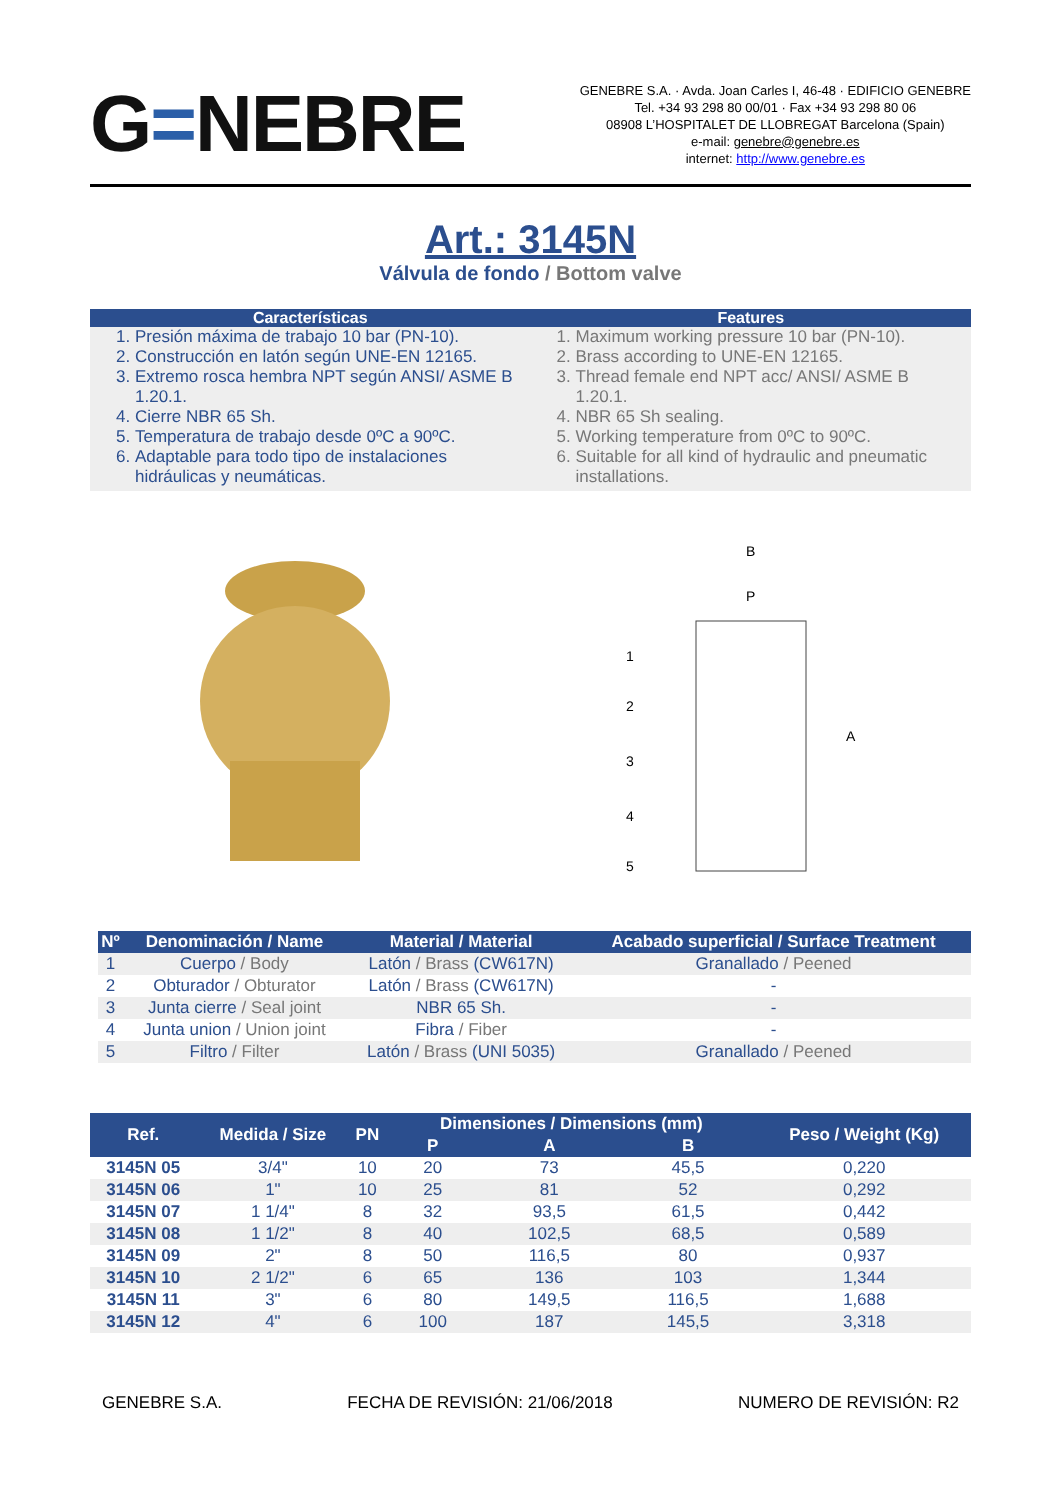G=NEBRE
GENEBRE S.A. · Avda. Joan Carles I, 46-48 · EDIFICIO GENEBRE
Tel. +34 93 298 80 00/01 · Fax +34 93 298 80 06
08908 L’HOSPITALET DE LLOBREGAT Barcelona (Spain)
e-mail: genebre@genebre.es
internet: http://www.genebre.es
Art.: 3145N
Válvula de fondo / Bottom valve
Características
1. Presión máxima de trabajo 10 bar (PN-10).
2. Construcción en latón según UNE-EN 12165.
3. Extremo rosca hembra NPT según ANSI/ ASME B 1.20.1.
4. Cierre NBR 65 Sh.
5. Temperatura de trabajo desde 0ºC a 90ºC.
6. Adaptable para todo tipo de instalaciones hidráulicas y neumáticas.
Features
1. Maximum working pressure 10 bar (PN-10).
2. Brass according to UNE-EN 12165.
3. Thread female end NPT acc/ ANSI/ ASME B 1.20.1.
4. NBR 65 Sh sealing.
5. Working temperature from 0ºC to 90ºC.
6. Suitable for all kind of hydraulic and pneumatic installations.
B
P
1
2
3
4
5
A
| Nº | Denominación / Name | Material / Material | Acabado superficial / Surface Treatment |
| --- | --- | --- | --- |
| 1 | Cuerpo / Body | Latón / Brass (CW617N) | Granallado / Peened |
| 2 | Obturador / Obturator | Latón / Brass (CW617N) | - |
| 3 | Junta cierre / Seal joint | NBR 65 Sh. | - |
| 4 | Junta union / Union joint | Fibra / Fiber | - |
| 5 | Filtro / Filter | Latón / Brass (UNI 5035) | Granallado / Peened |
| Ref. | Medida / Size | PN | Dimensiones / Dimensions (mm) | | | Peso / Weight (Kg) |
| --- | --- | --- | --- | --- | --- | --- |
| | | | P | A | B | |
| 3145N 05 | 3/4" | 10 | 20 | 73 | 45,5 | 0,220 |
| 3145N 06 | 1" | 10 | 25 | 81 | 52 | 0,292 |
| 3145N 07 | 1 1/4" | 8 | 32 | 93,5 | 61,5 | 0,442 |
| 3145N 08 | 1 1/2" | 8 | 40 | 102,5 | 68,5 | 0,589 |
| 3145N 09 | 2" | 8 | 50 | 116,5 | 80 | 0,937 |
| 3145N 10 | 2 1/2" | 6 | 65 | 136 | 103 | 1,344 |
| 3145N 11 | 3" | 6 | 80 | 149,5 | 116,5 | 1,688 |
| 3145N 12 | 4" | 6 | 100 | 187 | 145,5 | 3,318 |
GENEBRE S.A. FECHA DE REVISIÓN: 21/06/2018 NUMERO DE REVISIÓN: R2